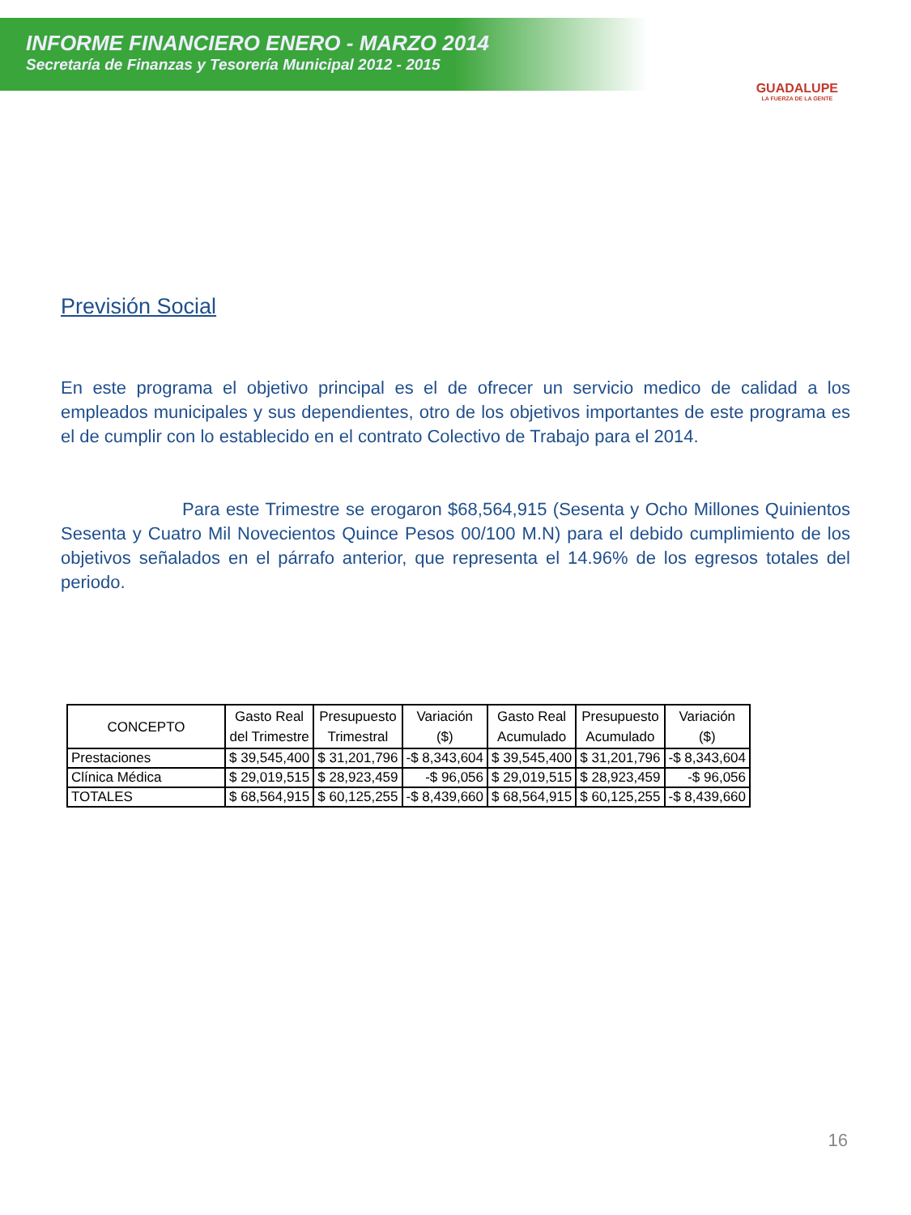INFORME FINANCIERO ENERO - MARZO 2014
Secretaría de Finanzas y Tesorería Municipal 2012 - 2015
GUADALUPE
LA FUERZA DE LA GENTE
Previsión Social
En este programa el objetivo principal es el de ofrecer un servicio medico de calidad a los empleados municipales y sus dependientes, otro de los objetivos importantes de este programa es el de cumplir con lo establecido en el contrato Colectivo de Trabajo para el 2014.
Para este Trimestre se erogaron $68,564,915 (Sesenta y Ocho Millones Quinientos Sesenta y Cuatro Mil Novecientos Quince Pesos 00/100 M.N) para el debido cumplimiento de los objetivos señalados en el párrafo anterior, que representa el 14.96% de los egresos totales del periodo.
| CONCEPTO | Gasto Real del Trimestre | Presupuesto Trimestral | Variación ($) | Gasto Real Acumulado | Presupuesto Acumulado | Variación ($) |
| --- | --- | --- | --- | --- | --- | --- |
| Prestaciones | $ 39,545,400 | $ 31,201,796 | -$ 8,343,604 | $ 39,545,400 | $ 31,201,796 | -$ 8,343,604 |
| Clínica Médica | $ 29,019,515 | $ 28,923,459 | -$ 96,056 | $ 29,019,515 | $ 28,923,459 | -$ 96,056 |
| TOTALES | $ 68,564,915 | $ 60,125,255 | -$ 8,439,660 | $ 68,564,915 | $ 60,125,255 | -$ 8,439,660 |
16